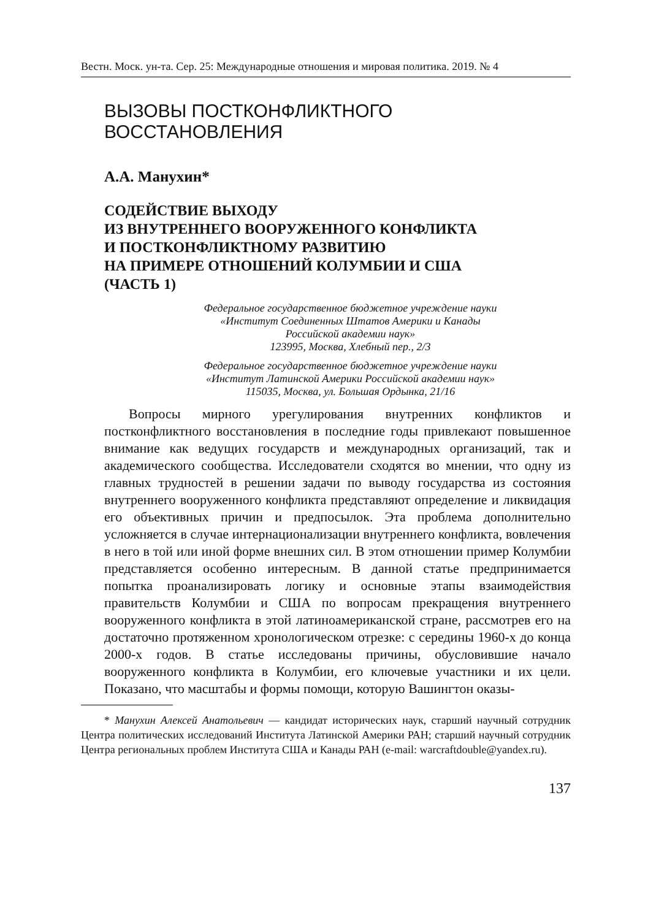Вестн. Моск. ун-та. Сер. 25: Международные отношения и мировая политика. 2019. № 4
ВЫЗОВЫ ПОСТКОНФЛИКТНОГО
ВОССТАНОВЛЕНИЯ
А.А. Манухин*
СОДЕЙСТВИЕ ВЫХОДУ
ИЗ ВНУТРЕННЕГО ВООРУЖЕННОГО КОНФЛИКТА
И ПОСТКОНФЛИКТНОМУ РАЗВИТИЮ
НА ПРИМЕРЕ ОТНОШЕНИЙ КОЛУМБИИ И США
(ЧАСТЬ 1)
Федеральное государственное бюджетное учреждение науки
«Институт Соединенных Штатов Америки и Канады
Российской академии наук»
123995, Москва, Хлебный пер., 2/3
Федеральное государственное бюджетное учреждение науки
«Институт Латинской Америки Российской академии наук»
115035, Москва, ул. Большая Ордынка, 21/16
Вопросы мирного урегулирования внутренних конфликтов и постконфликтного восстановления в последние годы привлекают повышенное внимание как ведущих государств и международных организаций, так и академического сообщества. Исследователи сходятся во мнении, что одну из главных трудностей в решении задачи по выводу государства из состояния внутреннего вооруженного конфликта представляют определение и ликвидация его объективных причин и предпосылок. Эта проблема дополнительно усложняется в случае интернационализации внутреннего конфликта, вовлечения в него в той или иной форме внешних сил. В этом отношении пример Колумбии представляется особенно интересным. В данной статье предпринимается попытка проанализировать логику и основные этапы взаимодействия правительств Колумбии и США по вопросам прекращения внутреннего вооруженного конфликта в этой латиноамериканской стране, рассмотрев его на достаточно протяженном хронологическом отрезке: с середины 1960-х до конца 2000-х годов. В статье исследованы причины, обусловившие начало вооруженного конфликта в Колумбии, его ключевые участники и их цели. Показано, что масштабы и формы помощи, которую Вашингтон оказы-
* Манухин Алексей Анатольевич — кандидат исторических наук, старший научный сотрудник Центра политических исследований Института Латинской Америки РАН; старший научный сотрудник Центра региональных проблем Института США и Канады РАН (e-mail: warcraftdouble@yandex.ru).
137